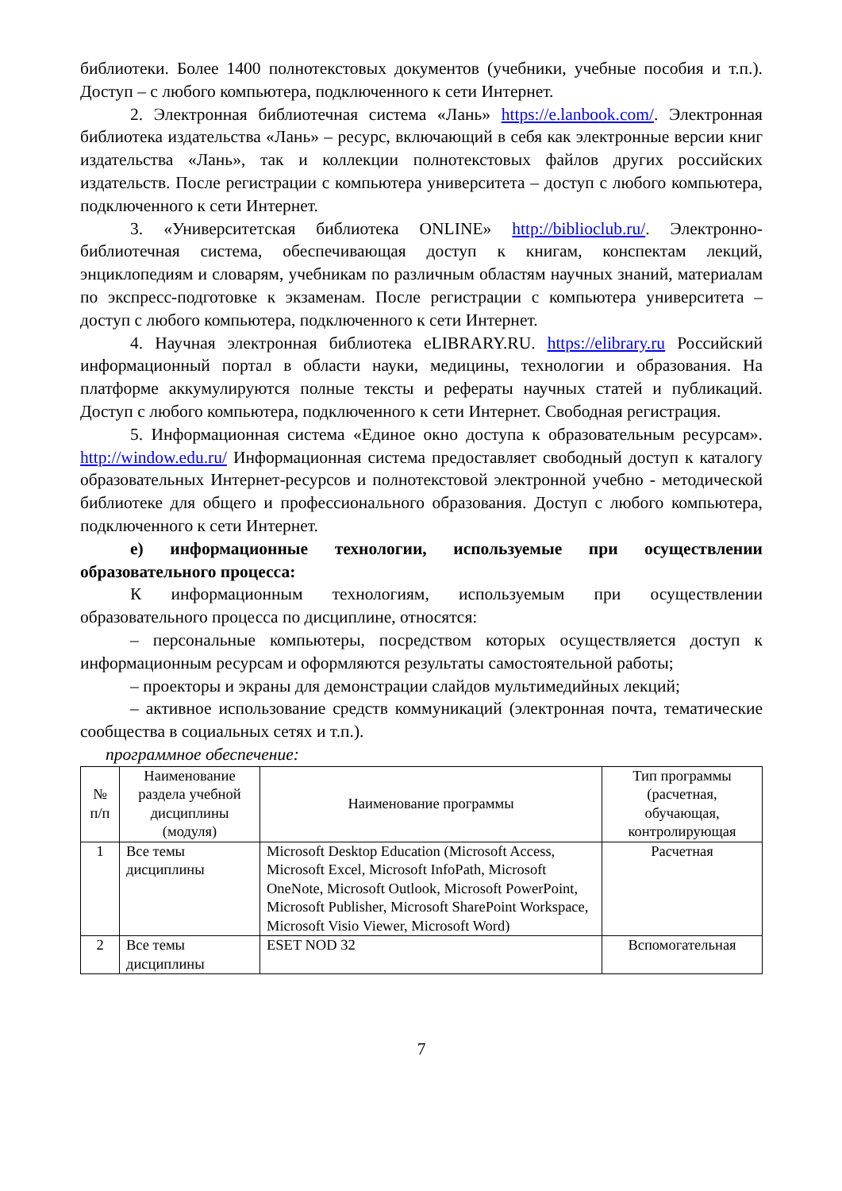библиотеки. Более 1400 полнотекстовых документов (учебники, учебные пособия и т.п.). Доступ – с любого компьютера, подключенного к сети Интернет.
2. Электронная библиотечная система «Лань» https://e.lanbook.com/. Электронная библиотека издательства «Лань» – ресурс, включающий в себя как электронные версии книг издательства «Лань», так и коллекции полнотекстовых файлов других российских издательств. После регистрации с компьютера университета – доступ с любого компьютера, подключенного к сети Интернет.
3. «Университетская библиотека ONLINE» http://biblioclub.ru/. Электронно-библиотечная система, обеспечивающая доступ к книгам, конспектам лекций, энциклопедиям и словарям, учебникам по различным областям научных знаний, материалам по экспресс-подготовке к экзаменам. После регистрации с компьютера университета – доступ с любого компьютера, подключенного к сети Интернет.
4. Научная электронная библиотека eLIBRARY.RU. https://elibrary.ru Российский информационный портал в области науки, медицины, технологии и образования. На платформе аккумулируются полные тексты и рефераты научных статей и публикаций. Доступ с любого компьютера, подключенного к сети Интернет. Свободная регистрация.
5. Информационная система «Единое окно доступа к образовательным ресурсам». http://window.edu.ru/ Информационная система предоставляет свободный доступ к каталогу образовательных Интернет-ресурсов и полнотекстовой электронной учебно - методической библиотеке для общего и профессионального образования. Доступ с любого компьютера, подключенного к сети Интернет.
е) информационные технологии, используемые при осуществлении образовательного процесса:
К информационным технологиям, используемым при осуществлении образовательного процесса по дисциплине, относятся:
– персональные компьютеры, посредством которых осуществляется доступ к информационным ресурсам и оформляются результаты самостоятельной работы;
– проекторы и экраны для демонстрации слайдов мультимедийных лекций;
– активное использование средств коммуникаций (электронная почта, тематические сообщества в социальных сетях и т.п.).
программное обеспечение:
| № п/п | Наименование раздела учебной дисциплины (модуля) | Наименование программы | Тип программы (расчетная, обучающая, контролирующая |
| --- | --- | --- | --- |
| 1 | Все темы дисциплины | Microsoft Desktop Education (Microsoft Access, Microsoft Excel, Microsoft InfoPath, Microsoft OneNote, Microsoft Outlook, Microsoft PowerPoint, Microsoft Publisher, Microsoft SharePoint Workspace, Microsoft Visio Viewer, Microsoft Word) | Расчетная |
| 2 | Все темы дисциплины | ESET NOD 32 | Вспомогательная |
7